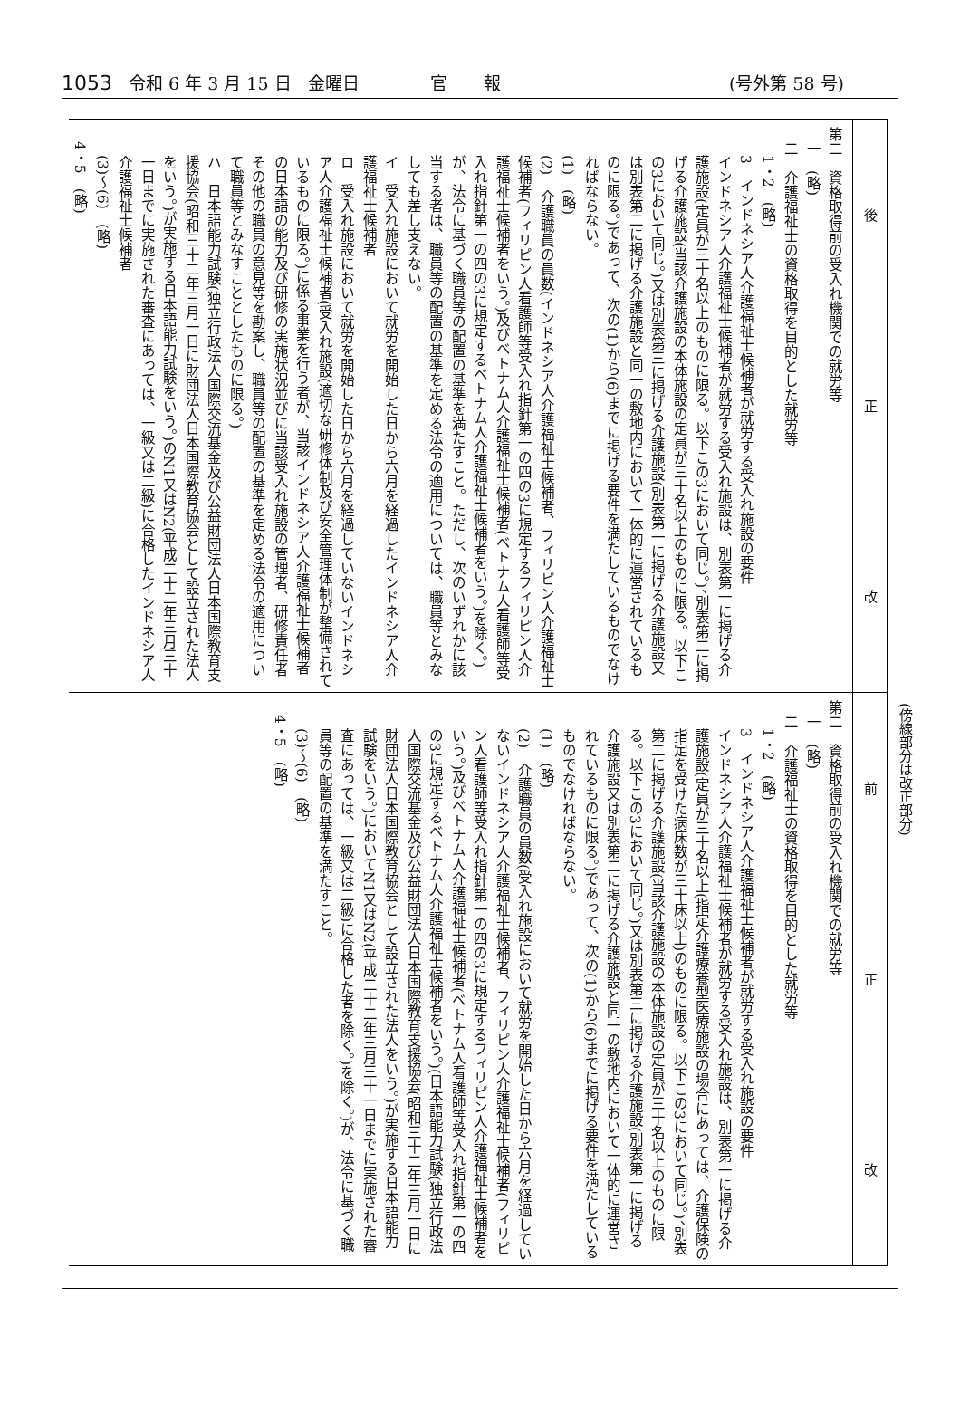1053 令和 6 年 3 月 15 日 金曜日 官報 (号外第 58 号)
(傍線部分は改正部分)
| 改 正 後 | 第二 資格取得前の受入れ機関での就労等 一 (略) 二 介護福祉士の資格取得を目的とした就労等 1・2 (略) 3 インドネシア人介護福祉士候補者が就労する受入れ施設の要件 インドネシア人介護福祉士候補者が就労する受入れ施設は、別表第一に掲げる介護施設(定員が三十名以上のものに限る。以下この3において同じ。)、別表第二に掲げる介護施設(当該介護施設の本体施設の定員が三十名以上のものに限る。以下この3において同じ。)又は別表第三に掲げる介護施設(別表第一に掲げる介護施設又は別表第二に掲げる介護施設と同一の敷地内において一体的に運営されているものに限る。)であって、次の(1)から(6)までに掲げる要件を満たしているものでなければならない。 (1) (略) (2) 介護職員の員数(インドネシア人介護福祉士候補者、フィリピン人介護福祉士候補者(フィリピン人看護師等受入れ指針第一の四の3に規定するフィリピン人介護福祉士候補者をいう。)及びベトナム人介護福祉士候補者(ベトナム人看護師等受入れ指針第一の四の3に規定するベトナム人介護福祉士候補者をいう。)を除く。)が、法令に基づく職員等の配置の基準を満たすこと。ただし、次のいずれかに該当する者は、職員等の配置の基準を定める法令の適用については、職員等とみなしても差し支えない。 イ 受入れ施設において就労を開始した日から六月を経過したインドネシア人介護福祉士候補者 ロ 受入れ施設において就労を開始した日から六月を経過していないインドネシア人介護福祉士候補者(受入れ施設(適切な研修体制及び安全管理体制が整備されているものに限る。)に係る事業を行う者が、当該インドネシア人介護福祉士候補者の日本語の能力及び研修の実施状況並びに当該受入れ施設の管理者、研修責任者その他の職員の意見等を勘案し、職員等の配置の基準を定める法令の適用について職員等とみなすこととしたものに限る。) ハ 日本語能力試験(独立行政法人国際交流基金及び公益財団法人日本国際教育支援協会(昭和三十二年三月一日に財団法人日本国際教育協会として設立された法人をいう。)が実施する日本語能力試験をいう。)のN1又はN2(平成二十二年三月三十一日までに実施された審査にあっては、一級又は二級)に合格したインドネシア人介護福祉士候補者 (3)〜(6) (略) 4・5 (略) |
| 改 正 前 | 第二 資格取得前の受入れ機関での就労等 一 (略) 二 介護福祉士の資格取得を目的とした就労等 1・2 (略) 3 インドネシア人介護福祉士候補者が就労する受入れ施設の要件 インドネシア人介護福祉士候補者が就労する受入れ施設は、別表第一に掲げる介護施設(定員が三十名以上(指定介護療養型医療施設の場合にあっては、介護保険の指定を受けた病床数が三十床以上)のものに限る。以下この3において同じ。)、別表第二に掲げる介護施設(当該介護施設の本体施設の定員が三十名以上のものに限る。以下この3において同じ。)又は別表第三に掲げる介護施設(別表第一に掲げる介護施設又は別表第二に掲げる介護施設と同一の敷地内において一体的に運営されているものに限る。)であって、次の(1)から(6)までに掲げる要件を満たしているものでなければならない。 (1) (略) (2) 介護職員の員数(受入れ施設において就労を開始した日から六月を経過していないインドネシア人介護福祉士候補者、フィリピン人介護福祉士候補者(フィリピン人看護師等受入れ指針第一の四の3に規定するフィリピン人介護福祉士候補者をいう。)及びベトナム人介護福祉士候補者(ベトナム人看護師等受入れ指針第一の四の3に規定するベトナム人介護福祉士候補者をいう。)(日本語能力試験(独立行政法人国際交流基金及び公益財団法人日本国際教育支援協会(昭和三十二年三月一日に財団法人日本国際教育協会として設立された法人をいう。)が実施する日本語能力試験をいう。)においてN1又はN2(平成二十二年三月三十一日までに実施された審査にあっては、一級又は二級)に合格した者を除く。)を除く。)が、法令に基づく職員等の配置の基準を満たすこと。 (3)〜(6) (略) 4・5 (略) |